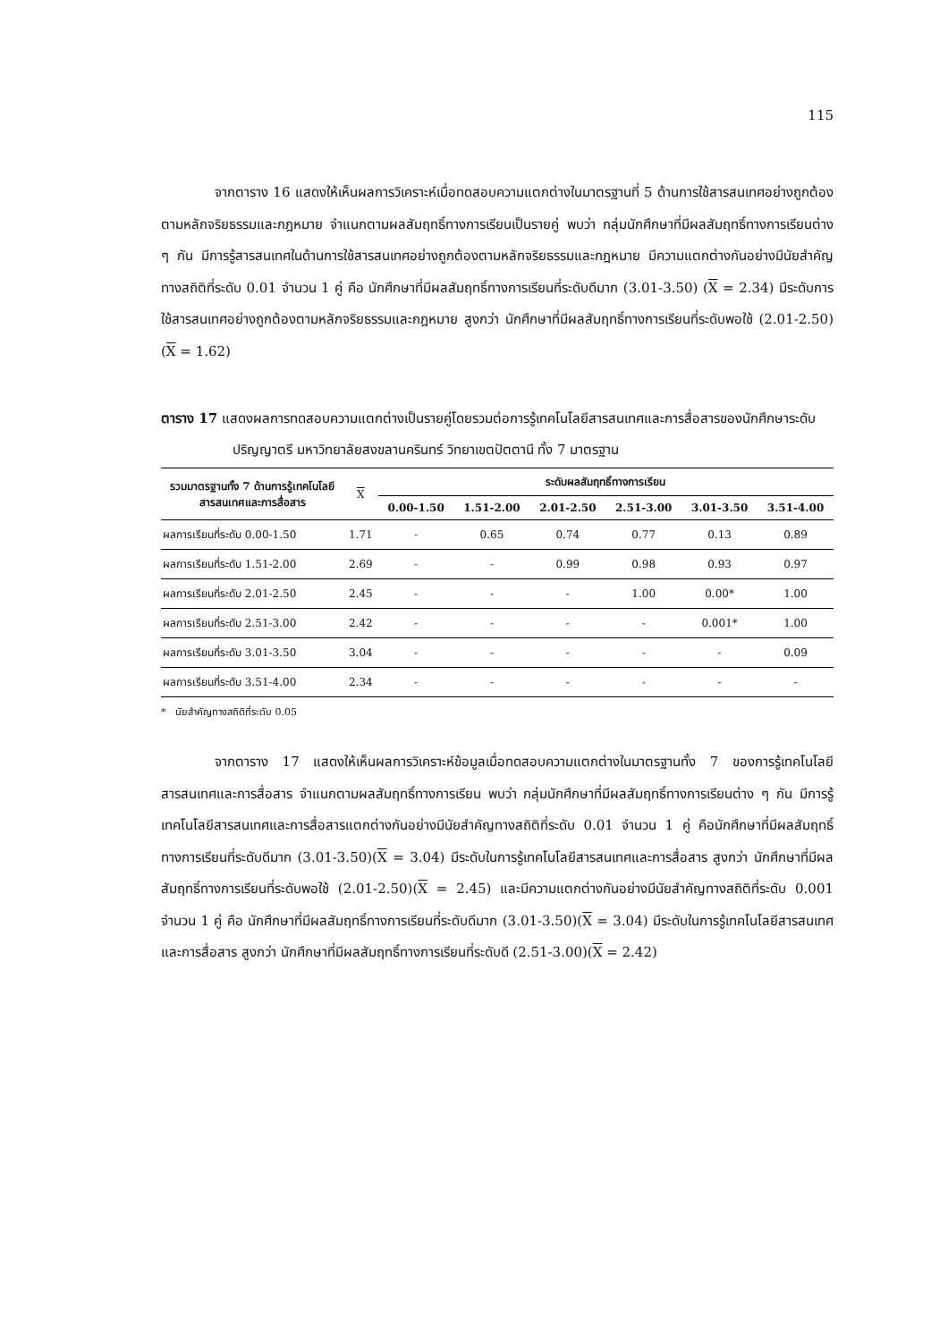115
จากตาราง 16 แสดงให้เห็นผลการวิเคราะห์เมื่อทดสอบความแตกต่างในมาตรฐานที่ 5 ด้านการใช้สารสนเทศอย่างถูกต้องตามหลักจริยธรรมและกฎหมาย จำแนกตามผลสัมฤทธิ์ทางการเรียนเป็นรายคู่ พบว่า กลุ่มนักศึกษาที่มีผลสัมฤทธิ์ทางการเรียนต่าง ๆ กัน มีการรู้สารสนเทศในด้านการใช้สารสนเทศอย่างถูกต้องตามหลักจริยธรรมและกฎหมาย มีความแตกต่างกันอย่างมีนัยสำคัญทางสถิติที่ระดับ 0.01 จำนวน 1 คู่ คือ นักศึกษาที่มีผลสัมฤทธิ์ทางการเรียนที่ระดับดีมาก (3.01-3.50) (X = 2.34) มีระดับการใช้สารสนเทศอย่างถูกต้องตามหลักจริยธรรมและกฎหมาย สูงกว่า นักศึกษาที่มีผลสัมฤทธิ์ทางการเรียนที่ระดับพอใช้ (2.01-2.50)(X = 1.62)
ตาราง 17 แสดงผลการทดสอบความแตกต่างเป็นรายคู่โดยรวมต่อการรู้เทคโนโลยีสารสนเทศและการสื่อสารของนักศึกษาระดับปริญญาตรี มหาวิทยาลัยสงขลานครินทร์ วิทยาเขตปัตตานี ทั้ง 7 มาตรฐาน
| รวมมาตรฐานทั้ง 7 ด้านการรู้เทคโนโลยีสารสนเทศและการสื่อสาร | X | ระดับผลสัมฤทธิ์ทางการเรียน | | | | | |
| --- | --- | --- | --- | --- | --- | --- | --- |
| | | 0.00-1.50 | 1.51-2.00 | 2.01-2.50 | 2.51-3.00 | 3.01-3.50 | 3.51-4.00 |
| ผลการเรียนที่ระดับ 0.00-1.50 | 1.71 | - | 0.65 | 0.74 | 0.77 | 0.13 | 0.89 |
| ผลการเรียนที่ระดับ 1.51-2.00 | 2.69 | - | - | 0.99 | 0.98 | 0.93 | 0.97 |
| ผลการเรียนที่ระดับ 2.01-2.50 | 2.45 | - | - | - | 1.00 | 0.00* | 1.00 |
| ผลการเรียนที่ระดับ 2.51-3.00 | 2.42 | - | - | - | - | 0.001* | 1.00 |
| ผลการเรียนที่ระดับ 3.01-3.50 | 3.04 | - | - | - | - | - | 0.09 |
| ผลการเรียนที่ระดับ 3.51-4.00 | 2.34 | - | - | - | - | - | - |
* นัยสำคัญทางสถิติที่ระดับ 0.05
จากตาราง 17 แสดงให้เห็นผลการวิเคราะห์ข้อมูลเมื่อทดสอบความแตกต่างในมาตรฐานทั้ง 7 ของการรู้เทคโนโลยีสารสนเทศและการสื่อสาร จำแนกตามผลสัมฤทธิ์ทางการเรียน พบว่า กลุ่มนักศึกษาที่มีผลสัมฤทธิ์ทางการเรียนต่าง ๆ กัน มีการรู้เทคโนโลยีสารสนเทศและการสื่อสารแตกต่างกันอย่างมีนัยสำคัญทางสถิติที่ระดับ 0.01 จำนวน 1 คู่ คือนักศึกษาที่มีผลสัมฤทธิ์ทางการเรียนที่ระดับดีมาก (3.01-3.50)(X = 3.04) มีระดับในการรู้เทคโนโลยีสารสนเทศและการสื่อสาร สูงกว่า นักศึกษาที่มีผลสัมฤทธิ์ทางการเรียนที่ระดับพอใช้ (2.01-2.50)(X = 2.45) และมีความแตกต่างกันอย่างมีนัยสำคัญทางสถิติที่ระดับ 0.001 จำนวน 1 คู่ คือ นักศึกษาที่มีผลสัมฤทธิ์ทางการเรียนที่ระดับดีมาก (3.01-3.50)(X = 3.04) มีระดับในการรู้เทคโนโลยีสารสนเทศและการสื่อสาร สูงกว่า นักศึกษาที่มีผลสัมฤทธิ์ทางการเรียนที่ระดับดี (2.51-3.00)(X = 2.42)